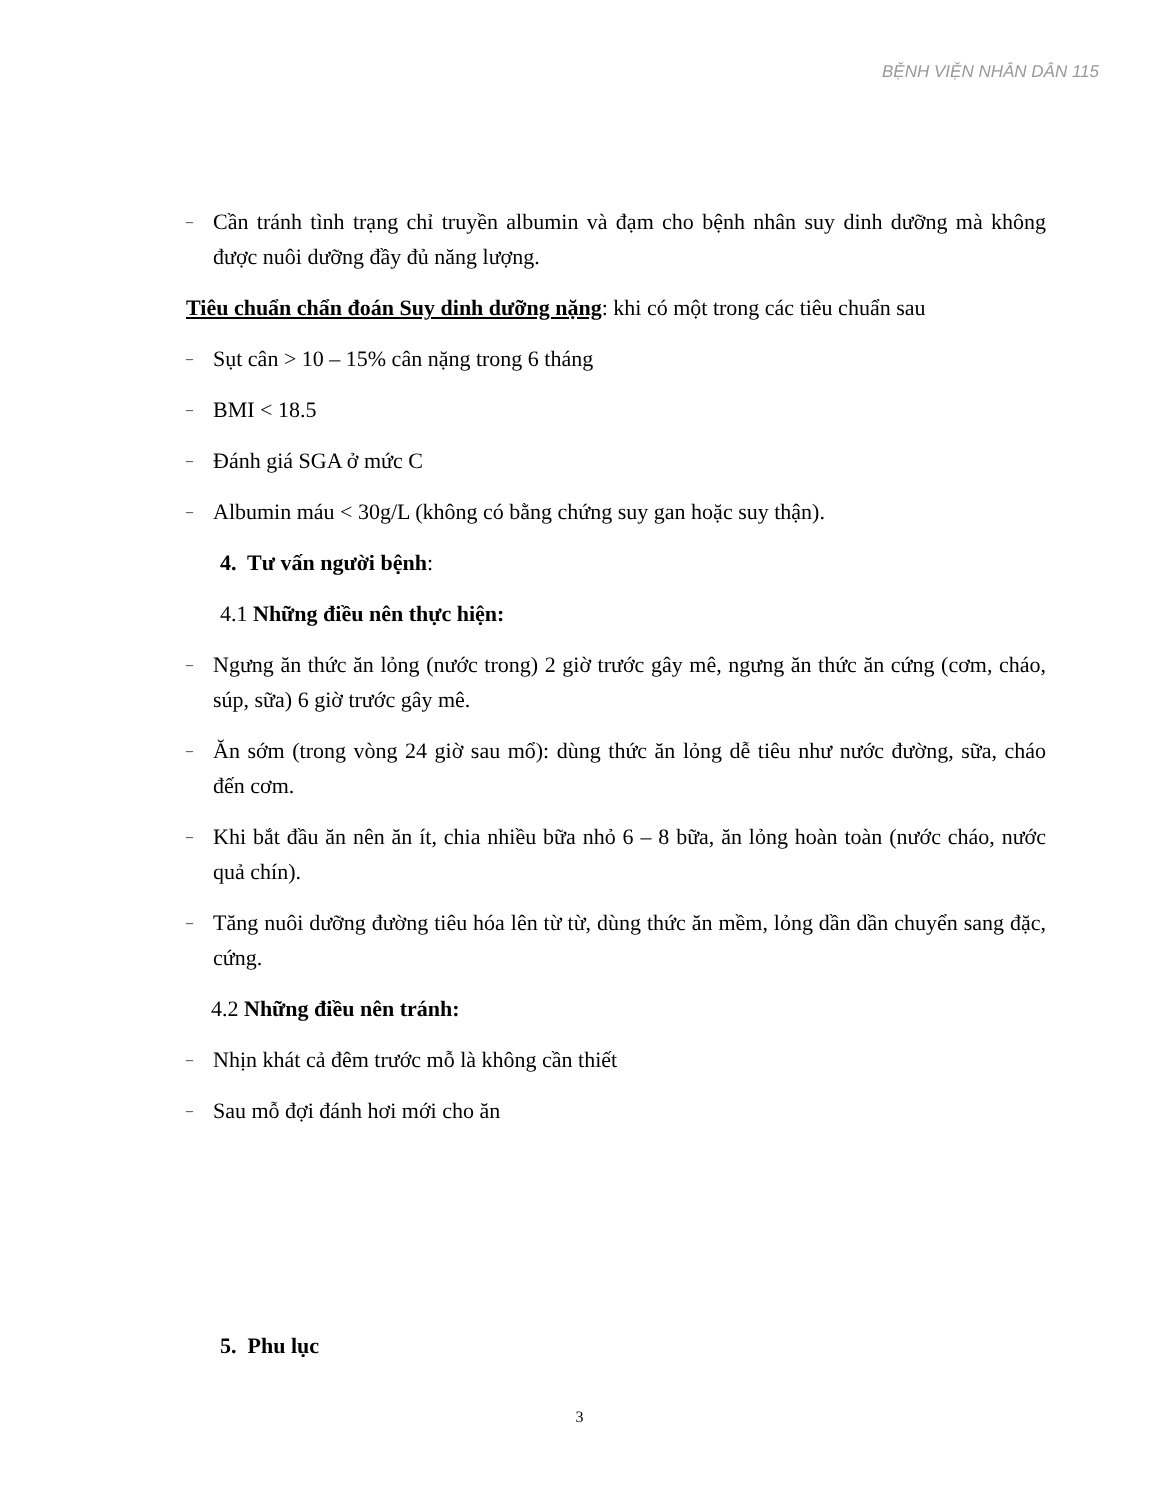BỆNH VIỆN NHÂN DÂN 115
– Cần tránh tình trạng chỉ truyền albumin và đạm cho bệnh nhân suy dinh dưỡng mà không được nuôi dưỡng đầy đủ năng lượng.
Tiêu chuẩn chẩn đoán Suy dinh dưỡng nặng: khi có một trong các tiêu chuẩn sau
– Sụt cân > 10 – 15% cân nặng trong 6 tháng
– BMI < 18.5
– Đánh giá SGA ở mức C
– Albumin máu < 30g/L (không có bằng chứng suy gan hoặc suy thận).
4. Tư vấn người bệnh:
4.1 Những điều nên thực hiện:
– Ngưng ăn thức ăn lỏng (nước trong) 2 giờ trước gây mê, ngưng ăn thức ăn cứng (cơm, cháo, súp, sữa) 6 giờ trước gây mê.
– Ăn sớm (trong vòng 24 giờ sau mổ): dùng thức ăn lỏng dễ tiêu như nước đường, sữa, cháo đến cơm.
– Khi bắt đầu ăn nên ăn ít, chia nhiều bữa nhỏ 6 – 8 bữa, ăn lỏng hoàn toàn (nước cháo, nước quả chín).
– Tăng nuôi dưỡng đường tiêu hóa lên từ từ, dùng thức ăn mềm, lỏng dần dần chuyển sang đặc, cứng.
4.2 Những điều nên tránh:
– Nhịn khát cả đêm trước mỗ là không cần thiết
– Sau mỗ đợi đánh hơi mới cho ăn
5. Phu lục
3